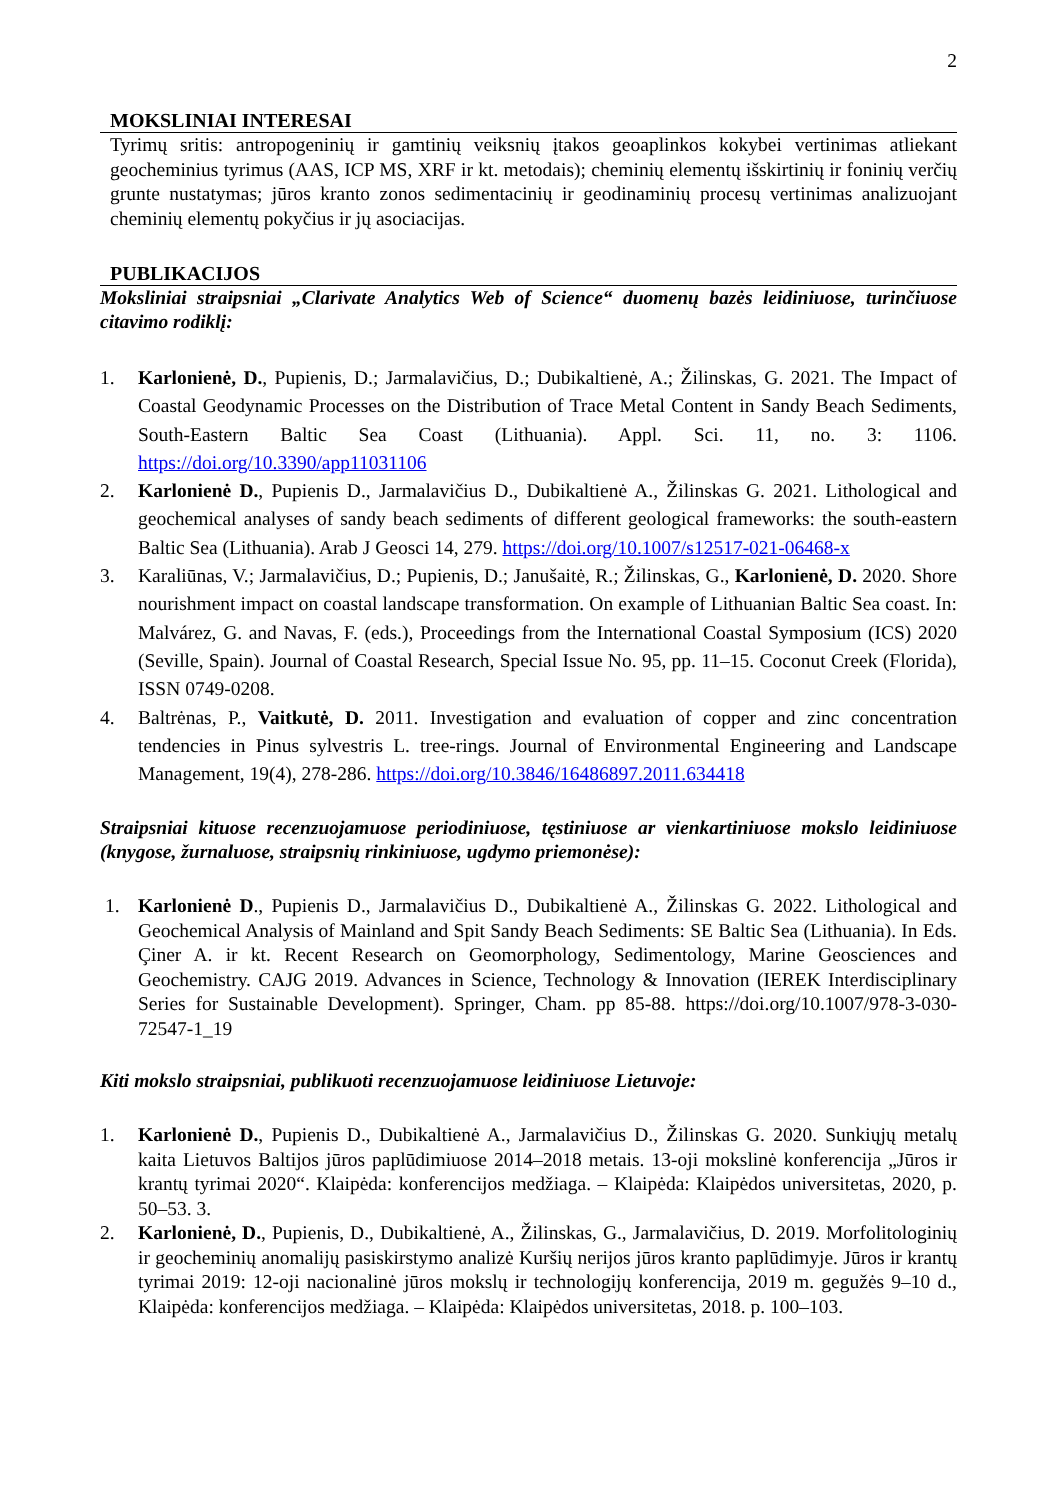2
MOKSLINIAI INTERESAI
Tyrimų sritis: antropogeninių ir gamtinių veiksnių įtakos geoaplinkos kokybei vertinimas atliekant geocheminius tyrimus (AAS, ICP MS, XRF ir kt. metodais); cheminių elementų išskirtinių ir foninių verčių grunte nustatymas; jūros kranto zonos sedimentacinių ir geodinaminių procesų vertinimas analizuojant cheminių elementų pokyčius ir jų asociacijas.
PUBLIKACIJOS
Moksliniai straipsniai „Clarivate Analytics Web of Science“ duomenų bazės leidiniuose, turinčiuose citavimo rodiklį:
1. Karlonienė, D., Pupienis, D.; Jarmalavičius, D.; Dubikaltienė, A.; Žilinskas, G. 2021. The Impact of Coastal Geodynamic Processes on the Distribution of Trace Metal Content in Sandy Beach Sediments, South-Eastern Baltic Sea Coast (Lithuania). Appl. Sci. 11, no. 3: 1106. https://doi.org/10.3390/app11031106
2. Karlonienė D., Pupienis D., Jarmalavičius D., Dubikaltienė A., Žilinskas G. 2021. Lithological and geochemical analyses of sandy beach sediments of different geological frameworks: the south-eastern Baltic Sea (Lithuania). Arab J Geosci 14, 279. https://doi.org/10.1007/s12517-021-06468-x
3. Karaliūnas, V.; Jarmalavičius, D.; Pupienis, D.; Janušaitė, R.; Žilinskas, G., Karlonienė, D. 2020. Shore nourishment impact on coastal landscape transformation. On example of Lithuanian Baltic Sea coast. In: Malvárez, G. and Navas, F. (eds.), Proceedings from the International Coastal Symposium (ICS) 2020 (Seville, Spain). Journal of Coastal Research, Special Issue No. 95, pp. 11–15. Coconut Creek (Florida), ISSN 0749-0208.
4. Baltrėnas, P., Vaitkutė, D. 2011. Investigation and evaluation of copper and zinc concentration tendencies in Pinus sylvestris L. tree-rings. Journal of Environmental Engineering and Landscape Management, 19(4), 278-286. https://doi.org/10.3846/16486897.2011.634418
Straipsniai kituose recenzuojamuose periodiniuose, tęstiniuose ar vienkartiniuose mokslo leidiniuose (knygose, žurnaluose, straipsnių rinkiniuose, ugdymo priemonėse):
1. Karlonienė D., Pupienis D., Jarmalavičius D., Dubikaltienė A., Žilinskas G. 2022. Lithological and Geochemical Analysis of Mainland and Spit Sandy Beach Sediments: SE Baltic Sea (Lithuania). In Eds. Çiner A. ir kt. Recent Research on Geomorphology, Sedimentology, Marine Geosciences and Geochemistry. CAJG 2019. Advances in Science, Technology & Innovation (IEREK Interdisciplinary Series for Sustainable Development). Springer, Cham. pp 85-88. https://doi.org/10.1007/978-3-030-72547-1_19
Kiti mokslo straipsniai, publikuoti recenzuojamuose leidiniuose Lietuvoje:
1. Karlonienė D., Pupienis D., Dubikaltienė A., Jarmalavičius D., Žilinskas G. 2020. Sunkiųjų metalų kaita Lietuvos Baltijos jūros paplūdimiuose 2014–2018 metais. 13-oji mokslinė konferencija „Jūros ir krantų tyrimai 2020“. Klaipėda: konferencijos medžiaga. – Klaipėda: Klaipėdos universitetas, 2020, p. 50–53. 3.
2. Karlonienė, D., Pupienis, D., Dubikaltienė, A., Žilinskas, G., Jarmalavičius, D. 2019. Morfolitologinių ir geocheminių anomalijų pasiskirstymo analizė Kuršių nerijos jūros kranto paplūdimyje. Jūros ir krantų tyrimai 2019: 12-oji nacionalinė jūros mokslų ir technologijų konferencija, 2019 m. gegužės 9–10 d., Klaipėda: konferencijos medžiaga. – Klaipėda: Klaipėdos universitetas, 2018. p. 100–103.